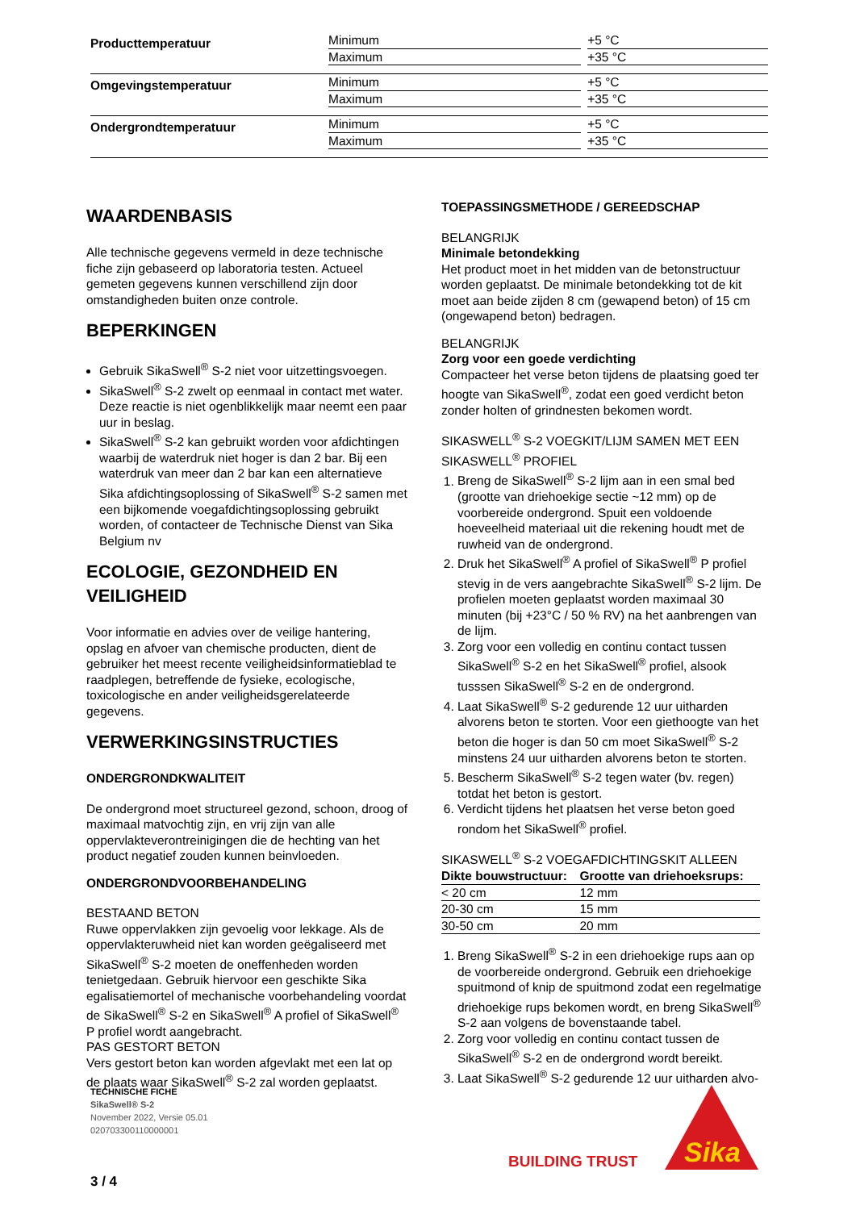| Producttemperatuur | Minimum | | +5 °C |
| | Maximum | | +35 °C |
| Omgevingstemperatuur | Minimum | | +5 °C |
| | Maximum | | +35 °C |
| Ondergrondtemperatuur | Minimum | | +5 °C |
| | Maximum | | +35 °C |
WAARDENBASIS
Alle technische gegevens vermeld in deze technische fiche zijn gebaseerd op laboratoria testen. Actueel gemeten gegevens kunnen verschillend zijn door omstandigheden buiten onze controle.
BEPERKINGEN
Gebruik SikaSwell<sup>®</sup> S-2 niet voor uitzettingsvoegen.
SikaSwell<sup>®</sup> S-2 zwelt op eenmaal in contact met water. Deze reactie is niet ogenblikkelijk maar neemt een paar uur in beslag.
SikaSwell<sup>®</sup> S-2 kan gebruikt worden voor afdichtingen waarbij de waterdruk niet hoger is dan 2 bar. Bij een waterdruk van meer dan 2 bar kan een alternatieve Sika afdichtingsoplossing of SikaSwell<sup>®</sup> S-2 samen met een bijkomende voegafdichtingsoplossing gebruikt worden, of contacteer de Technische Dienst van Sika Belgium nv
ECOLOGIE, GEZONDHEID EN VEILIGHEID
Voor informatie en advies over de veilige hantering, opslag en afvoer van chemische producten, dient de gebruiker het meest recente veiligheidsinformatieblad te raadplegen, betreffende de fysieke, ecologische, toxicologische en ander veiligheidsgerelateerde gegevens.
VERWERKINGSINSTRUCTIES
ONDERGRONDKWALITEIT
De ondergrond moet structureel gezond, schoon, droog of maximaal matvochtig zijn, en vrij zijn van alle oppervlakteverontreinigingen die de hechting van het product negatief zouden kunnen beinvloeden.
ONDERGRONDVOORBEHANDELING
BESTAAND BETON
Ruwe oppervlakken zijn gevoelig voor lekkage. Als de oppervlakteruwheid niet kan worden geëgaliseerd met SikaSwell<sup>®</sup> S-2 moeten de oneffenheden worden tenietgedaan. Gebruik hiervoor een geschikte Sika egalisatiemortel of mechanische voorbehandeling voordat de SikaSwell<sup>®</sup> S-2 en SikaSwell<sup>®</sup> A profiel of SikaSwell<sup>®</sup> P profiel wordt aangebracht.
PAS GESTORT BETON
Vers gestort beton kan worden afgevlakt met een lat op de plaats waar SikaSwell<sup>®</sup> S-2 zal worden geplaatst.
TOEPASSINGSMETHODE / GEREEDSCHAP
BELANGRIJK
Minimale betondekking
Het product moet in het midden van de betonstructuur worden geplaatst. De minimale betondekking tot de kit moet aan beide zijden 8 cm (gewapend beton) of 15 cm (ongewapend beton) bedragen.
BELANGRIJK
Zorg voor een goede verdichting
Compacteer het verse beton tijdens de plaatsing goed ter hoogte van SikaSwell<sup>®</sup>, zodat een goed verdicht beton zonder holten of grindnesten bekomen wordt.
SIKASWELL<sup>®</sup> S-2 VOEGKIT/LIJM SAMEN MET EEN SIKASWELL<sup>®</sup> PROFIEL
1. Breng de SikaSwell<sup>®</sup> S-2 lijm aan in een smal bed (grootte van driehoekige sectie ~12 mm) op de voorbereide ondergrond. Spuit een voldoende hoeveelheid materiaal uit die rekening houdt met de ruwheid van de ondergrond.
2. Druk het SikaSwell<sup>®</sup> A profiel of SikaSwell<sup>®</sup> P profiel stevig in de vers aangebrachte SikaSwell<sup>®</sup> S-2 lijm. De profielen moeten geplaatst worden maximaal 30 minuten (bij +23°C / 50 % RV) na het aanbrengen van de lijm.
3. Zorg voor een volledig en continu contact tussen SikaSwell<sup>®</sup> S-2 en het SikaSwell<sup>®</sup> profiel, alsook tusssen SikaSwell<sup>®</sup> S-2 en de ondergrond.
4. Laat SikaSwell<sup>®</sup> S-2 gedurende 12 uur uitharden alvorens beton te storten. Voor een giethoogte van het beton die hoger is dan 50 cm moet SikaSwell<sup>®</sup> S-2 minstens 24 uur uitharden alvorens beton te storten.
5. Bescherm SikaSwell<sup>®</sup> S-2 tegen water (bv. regen) totdat het beton is gestort.
6. Verdicht tijdens het plaatsen het verse beton goed rondom het SikaSwell<sup>®</sup> profiel.
SIKASWELL<sup>®</sup> S-2 VOEGAFDICHTINGSKIT ALLEEN
| Dikte bouwstructuur: | Grootte van driehoeksrups: |
| --- | --- |
| < 20 cm | 12 mm |
| 20-30 cm | 15 mm |
| 30-50 cm | 20 mm |
1. Breng SikaSwell<sup>®</sup> S-2 in een driehoekige rups aan op de voorbereide ondergrond. Gebruik een driehoekige spuitmond of knip de spuitmond zodat een regelmatige driehoekige rups bekomen wordt, en breng SikaSwell<sup>®</sup> S-2 aan volgens de bovenstaande tabel.
2. Zorg voor volledig en continu contact tussen de SikaSwell<sup>®</sup> S-2 en de ondergrond wordt bereikt.
3. Laat SikaSwell<sup>®</sup> S-2 gedurende 12 uur uitharden alvo-
TECHNISCHE FICHE
SikaSwell® S-2
November 2022, Versie 05.01
020703300110000001
BUILDING TRUST
Sika
3 / 4